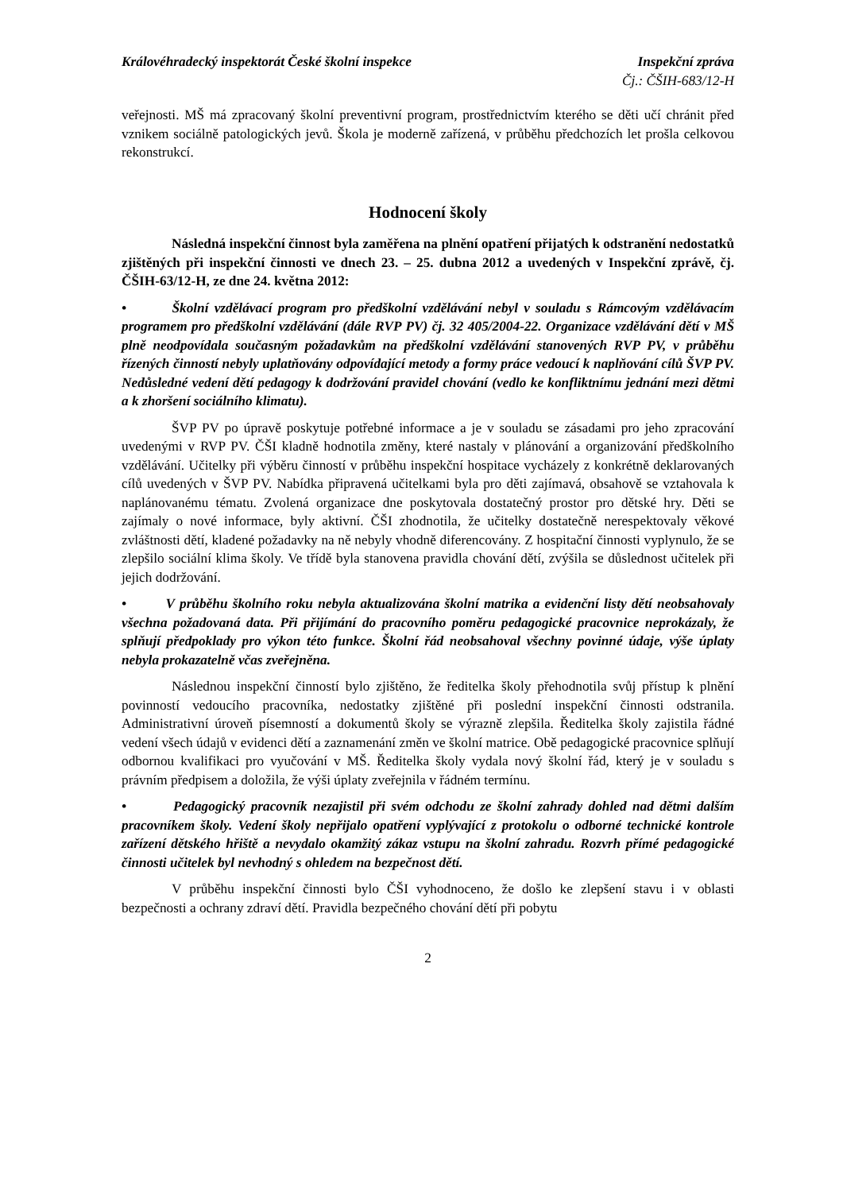Královéhradecký inspektorát České školní inspekce Inspekční zpráva
Čj.: ČŠIH-683/12-H
veřejnosti. MŠ má zpracovaný školní preventivní program, prostřednictvím kterého se děti učí chránit před vznikem sociálně patologických jevů. Škola je moderně zařízená, v průběhu předchozích let prošla celkovou rekonstrukcí.
Hodnocení školy
Následná inspekční činnost byla zaměřena na plnění opatření přijatých k odstranění nedostatků zjištěných při inspekční činnosti ve dnech 23. – 25. dubna 2012 a uvedených v Inspekční zprávě, čj. ČŠIH-63/12-H, ze dne 24. května 2012:
• Školní vzdělávací program pro předškolní vzdělávání nebyl v souladu s Rámcovým vzdělávacím programem pro předškolní vzdělávání (dále RVP PV) čj. 32 405/2004-22. Organizace vzdělávání dětí v MŠ plně neodpovídala současným požadavkům na předškolní vzdělávání stanovených RVP PV, v průběhu řízených činností nebyly uplatňovány odpovídající metody a formy práce vedoucí k naplňování cílů ŠVP PV. Nedůsledné vedení dětí pedagogy k dodržování pravidel chování (vedlo ke konfliktnímu jednání mezi dětmi a k zhoršení sociálního klimatu).
ŠVP PV po úpravě poskytuje potřebné informace a je v souladu se zásadami pro jeho zpracování uvedenými v RVP PV. ČŠI kladně hodnotila změny, které nastaly v plánování a organizování předškolního vzdělávání. Učitelky při výběru činností v průběhu inspekční hospitace vycházely z konkrétně deklarovaných cílů uvedených v ŠVP PV. Nabídka připravená učitelkami byla pro děti zajímavá, obsahově se vztahovala k naplánovanému tématu. Zvolená organizace dne poskytovala dostatečný prostor pro dětské hry. Děti se zajímaly o nové informace, byly aktivní. ČŠI zhodnotila, že učitelky dostatečně nerespektovaly věkové zvláštnosti dětí, kladené požadavky na ně nebyly vhodně diferencovány. Z hospitační činnosti vyplynulo, že se zlepšilo sociální klima školy. Ve třídě byla stanovena pravidla chování dětí, zvýšila se důslednost učitelek při jejich dodržování.
• V průběhu školního roku nebyla aktualizována školní matrika a evidenční listy dětí neobsahovaly všechna požadovaná data. Při přijímání do pracovního poměru pedagogické pracovnice neprokázaly, že splňují předpoklady pro výkon této funkce. Školní řád neobsahoval všechny povinné údaje, výše úplaty nebyla prokazatelně včas zveřejněna.
Následnou inspekční činností bylo zjištěno, že ředitelka školy přehodnotila svůj přístup k plnění povinností vedoucího pracovníka, nedostatky zjištěné při poslední inspekční činnosti odstranila. Administrativní úroveň písemností a dokumentů školy se výrazně zlepšila. Ředitelka školy zajistila řádné vedení všech údajů v evidenci dětí a zaznamenání změn ve školní matrice. Obě pedagogické pracovnice splňují odbornou kvalifikaci pro vyučování v MŠ. Ředitelka školy vydala nový školní řád, který je v souladu s právním předpisem a doložila, že výši úplaty zveřejnila v řádném termínu.
• Pedagogický pracovník nezajistil při svém odchodu ze školní zahrady dohled nad dětmi dalším pracovníkem školy. Vedení školy nepřijalo opatření vyplývající z protokolu o odborné technické kontrole zařízení dětského hřiště a nevydalo okamžitý zákaz vstupu na školní zahradu. Rozvrh přímé pedagogické činnosti učitelek byl nevhodný s ohledem na bezpečnost dětí.
V průběhu inspekční činnosti bylo ČŠI vyhodnoceno, že došlo ke zlepšení stavu i v oblasti bezpečnosti a ochrany zdraví dětí. Pravidla bezpečného chování dětí při pobytu
2